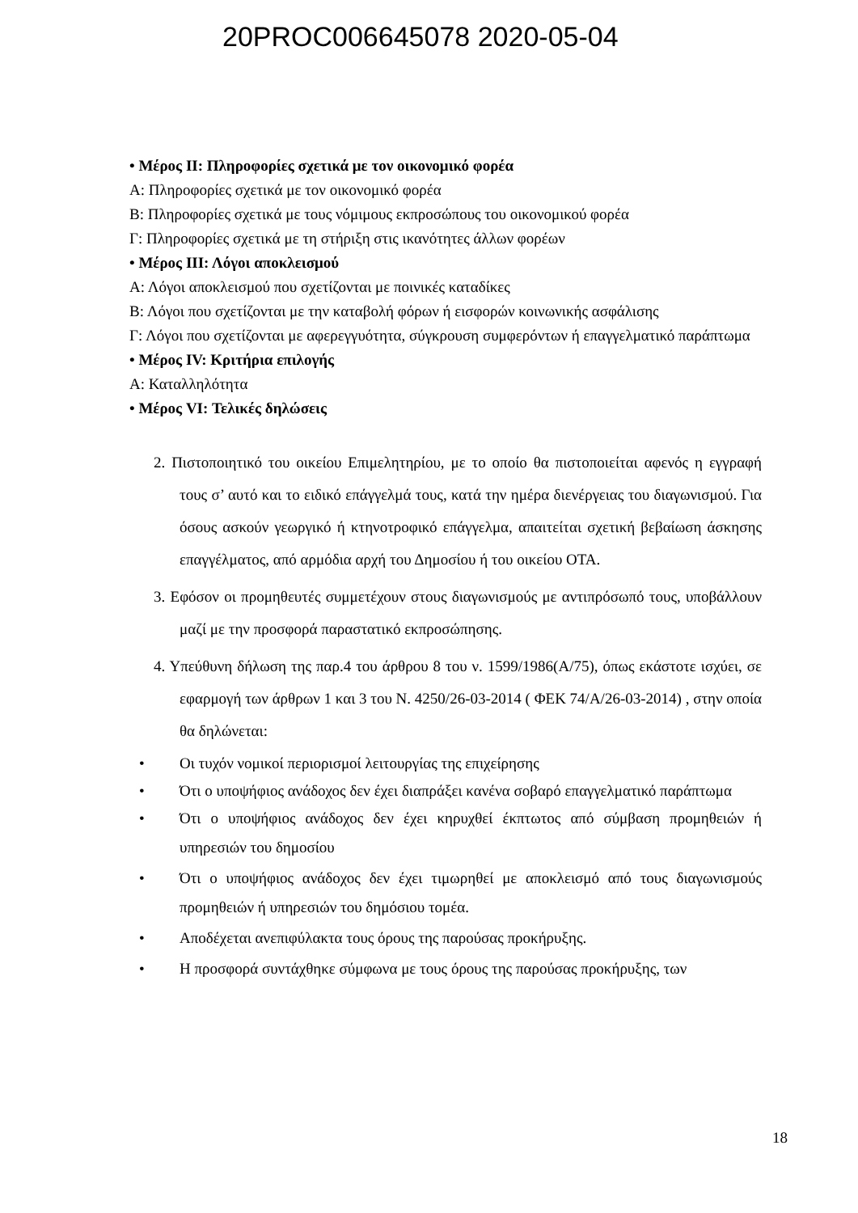20PROC006645078 2020-05-04
• Μέρος ΙΙ: Πληροφορίες σχετικά με τον οικονομικό φορέα
Α: Πληροφορίες σχετικά με τον οικονομικό φορέα
Β: Πληροφορίες σχετικά με τους νόμιμους εκπροσώπους του οικονομικού φορέα
Γ: Πληροφορίες σχετικά με τη στήριξη στις ικανότητες άλλων φορέων
• Μέρος ΙΙΙ: Λόγοι αποκλεισμού
Α: Λόγοι αποκλεισμού που σχετίζονται με ποινικές καταδίκες
Β: Λόγοι που σχετίζονται με την καταβολή φόρων ή εισφορών κοινωνικής ασφάλισης
Γ: Λόγοι που σχετίζονται με αφερεγγυότητα, σύγκρουση συμφερόντων ή επαγγελματικό παράπτωμα
• Μέρος IV: Κριτήρια επιλογής
Α: Καταλληλότητα
• Μέρος VI: Τελικές δηλώσεις
2. Πιστοποιητικό του οικείου Επιμελητηρίου, με το οποίο θα πιστοποιείται αφενός η εγγραφή τους σ’ αυτό και το ειδικό επάγγελμά τους, κατά την ημέρα διενέργειας του διαγωνισμού. Για όσους ασκούν γεωργικό ή κτηνοτροφικό επάγγελμα, απαιτείται σχετική βεβαίωση άσκησης επαγγέλματος, από αρμόδια αρχή του Δημοσίου ή του οικείου ΟΤΑ.
3. Εφόσον οι προμηθευτές συμμετέχουν στους διαγωνισμούς με αντιπρόσωπό τους, υποβάλλουν μαζί με την προσφορά παραστατικό εκπροσώπησης.
4. Υπεύθυνη δήλωση της παρ.4 του άρθρου 8 του ν. 1599/1986(Α/75), όπως εκάστοτε ισχύει, σε εφαρμογή των άρθρων 1 και 3 του Ν. 4250/26-03-2014 ( ΦΕΚ 74/Α/26-03-2014) , στην οποία θα δηλώνεται:
• Οι τυχόν νομικοί περιορισμοί λειτουργίας της επιχείρησης
• Ότι ο υποψήφιος ανάδοχος δεν έχει διαπράξει κανένα σοβαρό επαγγελματικό παράπτωμα
• Ότι ο υποψήφιος ανάδοχος δεν έχει κηρυχθεί έκπτωτος από σύμβαση προμηθειών ή υπηρεσιών του δημοσίου
• Ότι ο υποψήφιος ανάδοχος δεν έχει τιμωρηθεί με αποκλεισμό από τους διαγωνισμούς προμηθειών ή υπηρεσιών του δημόσιου τομέα.
• Αποδέχεται ανεπιφύλακτα τους όρους της παρούσας προκήρυξης.
• Η προσφορά συντάχθηκε σύμφωνα με τους όρους της παρούσας προκήρυξης, των
18